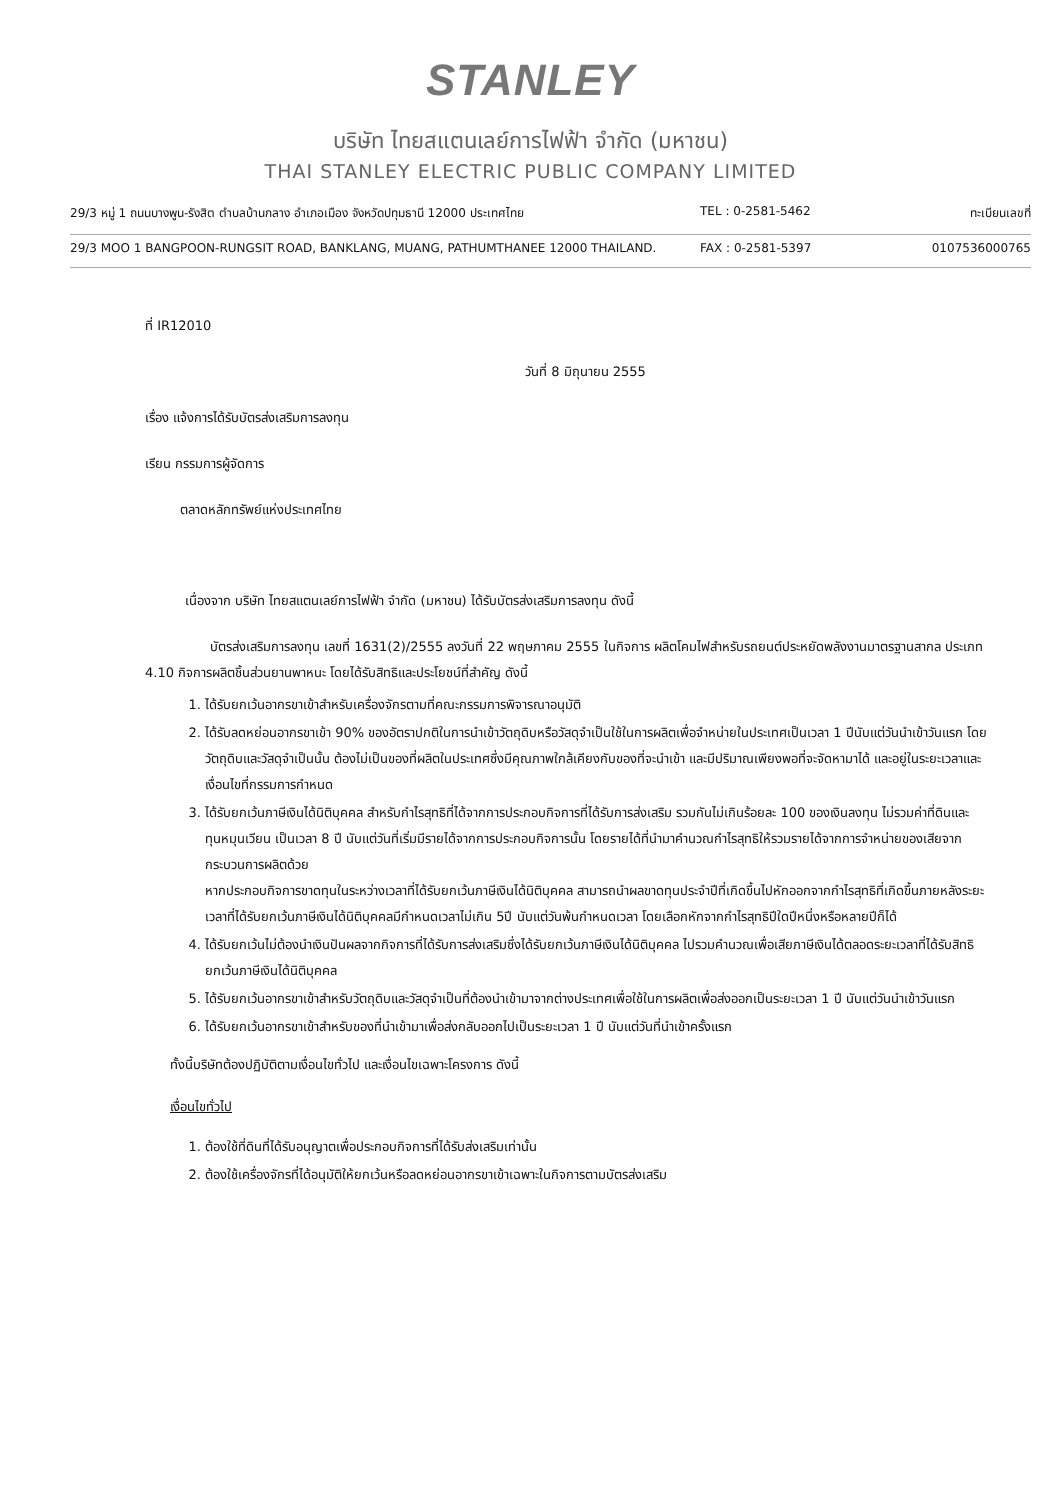STANLEY
บริษัท ไทยสแตนเลย์การไฟฟ้า จำกัด (มหาชน)
THAI STANLEY ELECTRIC PUBLIC COMPANY LIMITED
29/3 หมู่ 1 ถนนบางพูน-รังสิต ตำบลบ้านกลาง อำเภอเมือง จังหวัดปทุมธานี 12000 ประเทศไทย TEL : 0-2581-5462 ทะเบียนเลขที่
29/3 MOO 1 BANGPOON-RUNGSIT ROAD, BANKLANG, MUANG, PATHUMTHANEE 12000 THAILAND. FAX : 0-2581-5397 0107536000765
ที่ IR12010
วันที่ 8 มิถุนายน 2555
เรื่อง แจ้งการได้รับบัตรส่งเสริมการลงทุน
เรียน กรรมการผู้จัดการ
ตลาดหลักทรัพย์แห่งประเทศไทย
เนื่องจาก บริษัท ไทยสแตนเลย์การไฟฟ้า จำกัด (มหาชน) ได้รับบัตรส่งเสริมการลงทุน ดังนี้
บัตรส่งเสริมการลงทุน เลขที่ 1631(2)/2555 ลงวันที่ 22 พฤษภาคม 2555 ในกิจการ ผลิตโคมไฟสำหรับรถยนต์ประหยัดพลังงานมาตรฐานสากล ประเภท 4.10 กิจการผลิตชิ้นส่วนยานพาหนะ โดยได้รับสิทธิและประโยชน์ที่สำคัญ ดังนี้
1. ได้รับยกเว้นอากรขาเข้าสำหรับเครื่องจักรตามที่คณะกรรมการพิจารณาอนุมัติ
2. ได้รับลดหย่อนอากรขาเข้า 90% ของอัตราปกติในการนำเข้าวัตถุดิบหรือวัสดุจำเป็นใช้ในการผลิตเพื่อจำหน่ายในประเทศเป็นเวลา 1 ปีนับแต่วันนำเข้าวันแรก โดยวัตถุดิบและวัสดุจำเป็นนั้น ต้องไม่เป็นของที่ผลิตในประเทศซึ่งมีคุณภาพใกล้เคียงกับของที่จะนำเข้า และมีปริมาณเพียงพอที่จะจัดหามาได้ และอยู่ในระยะเวลาและเงื่อนไขที่กรรมการกำหนด
3. ได้รับยกเว้นภาษีเงินได้นิติบุคคล สำหรับกำไรสุทธิที่ได้จากการประกอบกิจการที่ได้รับการส่งเสริม รวมกันไม่เกินร้อยละ 100 ของเงินลงทุน ไม่รวมค่าที่ดินและทุนหมุนเวียน เป็นเวลา 8 ปี นับแต่วันที่เริ่มมีรายได้จากการประกอบกิจการนั้น โดยรายได้ที่นำมาคำนวณกำไรสุทธิให้รวมรายได้จากการจำหน่ายของเสียจากกระบวนการผลิตด้วย
หากประกอบกิจการขาดทุนในระหว่างเวลาที่ได้รับยกเว้นภาษีเงินได้นิติบุคคล สามารถนำผลขาดทุนประจำปีที่เกิดขึ้นไปหักออกจากกำไรสุทธิที่เกิดขึ้นภายหลังระยะเวลาที่ได้รับยกเว้นภาษีเงินได้นิติบุคคลมีกำหนดเวลาไม่เกิน 5ปี นับแต่วันพ้นกำหนดเวลา โดยเลือกหักจากกำไรสุทธิปีใดปีหนึ่งหรือหลายปีก็ได้
4. ได้รับยกเว้นไม่ต้องนำเงินปันผลจากกิจการที่ได้รับการส่งเสริมซึ่งได้รับยกเว้นภาษีเงินได้นิติบุคคล ไปรวมคำนวณเพื่อเสียภาษีเงินได้ตลอดระยะเวลาที่ได้รับสิทธิยกเว้นภาษีเงินได้นิติบุคคล
5. ได้รับยกเว้นอากรขาเข้าสำหรับวัตถุดิบและวัสดุจำเป็นที่ต้องนำเข้ามาจากต่างประเทศเพื่อใช้ในการผลิตเพื่อส่งออกเป็นระยะเวลา 1 ปี นับแต่วันนำเข้าวันแรก
6. ได้รับยกเว้นอากรขาเข้าสำหรับของที่นำเข้ามาเพื่อส่งกลับออกไปเป็นระยะเวลา 1 ปี นับแต่วันที่นำเข้าครั้งแรก
ทั้งนี้บริษัทต้องปฏิบัติตามเงื่อนไขทั่วไป และเงื่อนไขเฉพาะโครงการ ดังนี้
เงื่อนไขทั่วไป
1. ต้องใช้ที่ดินที่ได้รับอนุญาตเพื่อประกอบกิจการที่ได้รับส่งเสริมเท่านั้น
2. ต้องใช้เครื่องจักรที่ได้อนุมัติให้ยกเว้นหรือลดหย่อนอากรขาเข้าเฉพาะในกิจการตามบัตรส่งเสริม